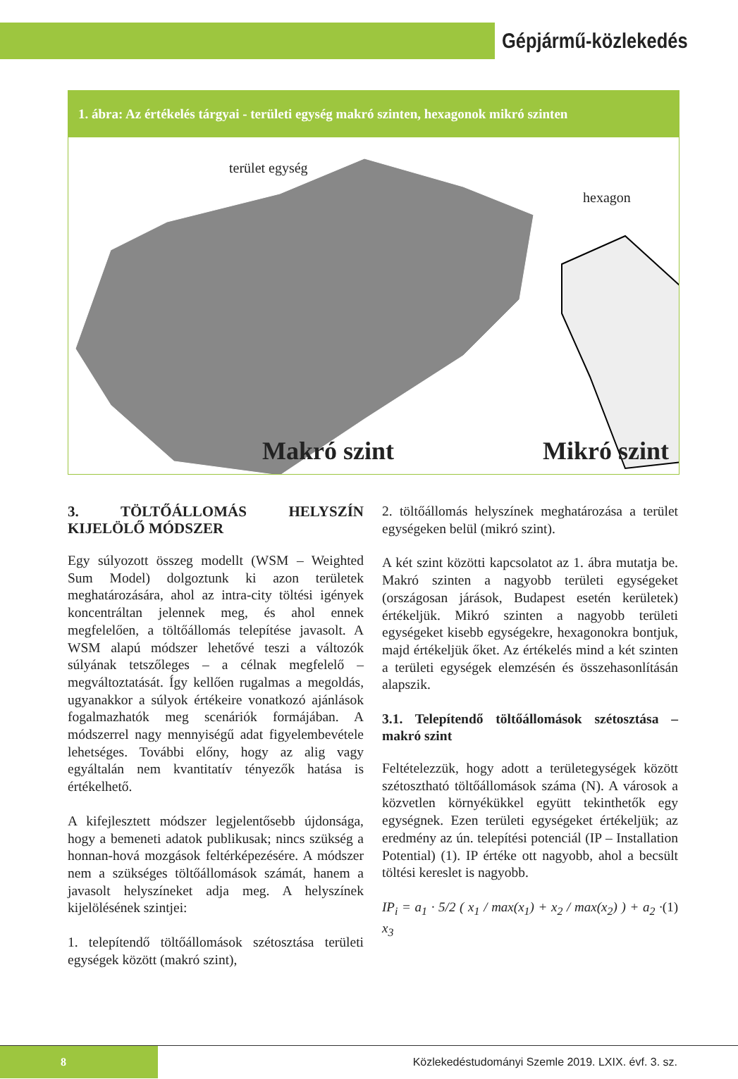Gépjármű-közlekedés
1. ábra: Az értékelés tárgyai - területi egység makró szinten, hexagonok mikró szinten
terület egység
hexagon
Makró szint Mikró szint
3. TÖLTŐÁLLOMÁS HELYSZÍN KIJELÖLŐ MÓDSZER
Egy súlyozott összeg modellt (WSM – Weighted Sum Model) dolgoztunk ki azon területek meghatározására, ahol az intra-city töltési igények koncentráltan jelennek meg, és ahol ennek megfelelően, a töltőállomás telepítése javasolt. A WSM alapú módszer lehetővé teszi a változók súlyának tetszőleges – a célnak megfelelő – megváltoztatását. Így kellően rugalmas a megoldás, ugyanakkor a súlyok értékeire vonatkozó ajánlások fogalmazhatók meg scenáriók formájában. A módszerrel nagy mennyiségű adat figyelembevétele lehetséges. További előny, hogy az alig vagy egyáltalán nem kvantitatív tényezők hatása is értékelhető.
A kifejlesztett módszer legjelentősebb újdonsága, hogy a bemeneti adatok publikusak; nincs szükség a honnan-hová mozgások feltérképezésére. A módszer nem a szükséges töltőállomások számát, hanem a javasolt helyszíneket adja meg. A helyszínek kijelölésének szintjei:
1. telepítendő töltőállomások szétosztása területi egységek között (makró szint),
2. töltőállomás helyszínek meghatározása a terület egységeken belül (mikró szint).
A két szint közötti kapcsolatot az 1. ábra mutatja be. Makró szinten a nagyobb területi egységeket (országosan járások, Budapest esetén kerületek) értékeljük. Mikró szinten a nagyobb területi egységeket kisebb egységekre, hexagonokra bontjuk, majd értékeljük őket. Az értékelés mind a két szinten a területi egységek elemzésén és összehasonlításán alapszik.
3.1. Telepítendő töltőállomások szétosztása – makró szint
Feltételezzük, hogy adott a területegységek között szétosztható töltőállomások száma (N). A városok a közvetlen környékükkel együtt tekinthetők egy egységnek. Ezen területi egységeket értékeljük; az eredmény az ún. telepítési potenciál (IP – Installation Potential) (1). IP értéke ott nagyobb, ahol a becsült töltési kereslet is nagyobb.
IP<sub>i</sub> = a<sub>1</sub> · 5/2 ( x<sub>1</sub> / max(x<sub>1</sub>) + x<sub>2</sub> / max(x<sub>2</sub>) ) + a<sub>2</sub> · x<sub>3</sub> (1)
8
Közlekedéstudományi Szemle 2019. LXIX. évf. 3. sz.